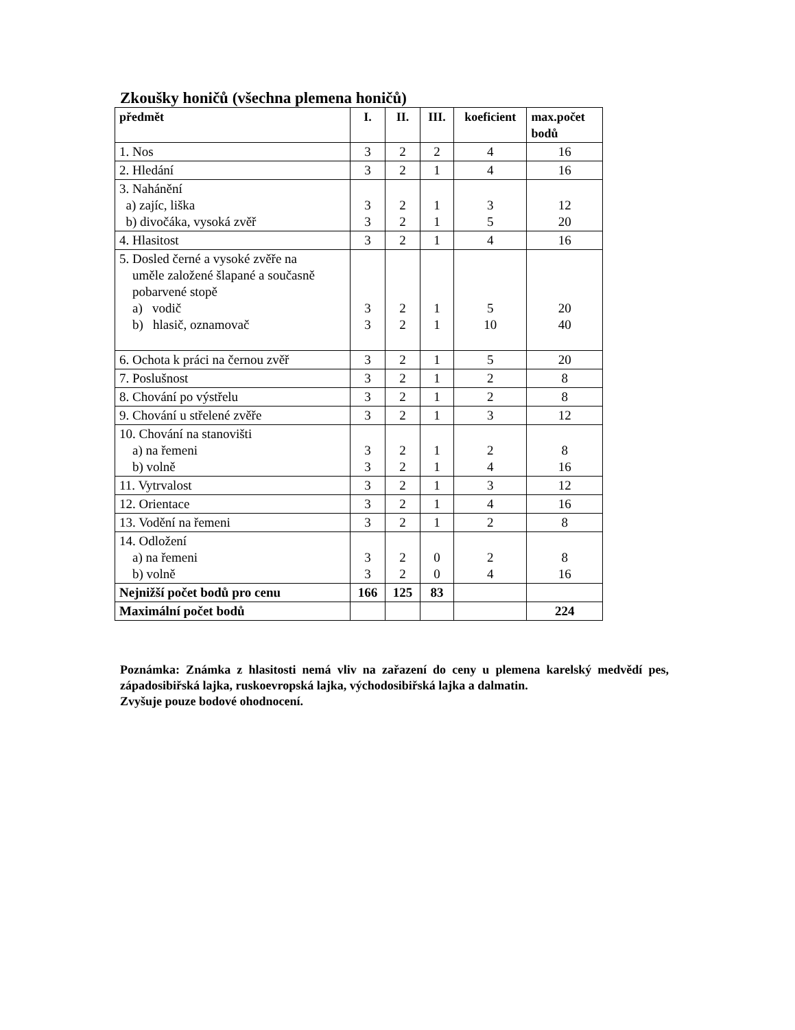Zkoušky honičů (všechna plemena honičů)
| předmět | I. | II. | III. | koeficient | max.počet bodů |
| --- | --- | --- | --- | --- | --- |
| 1. Nos | 3 | 2 | 2 | 4 | 16 |
| 2. Hledání | 3 | 2 | 1 | 4 | 16 |
| 3. Nahánění a) zajíc, liška b) divočáka, vysoká zvěř | 3 3 | 2 2 | 1 1 | 3 5 | 12 20 |
| 4. Hlasitost | 3 | 2 | 1 | 4 | 16 |
| 5. Dosled černé a vysoké zvěře na uměle založené šlapané a současně pobarvené stopě a) vodič b) hlasič, oznamovač | 3 3 | 2 2 | 1 1 | 5 10 | 20 40 |
| 6. Ochota k práci na černou zvěř | 3 | 2 | 1 | 5 | 20 |
| 7. Poslušnost | 3 | 2 | 1 | 2 | 8 |
| 8. Chování po výstřelu | 3 | 2 | 1 | 2 | 8 |
| 9. Chování u střelené zvěře | 3 | 2 | 1 | 3 | 12 |
| 10. Chování na stanovišti a) na řemeni b) volně | 3 3 | 2 2 | 1 1 | 2 4 | 8 16 |
| 11. Vytrvalost | 3 | 2 | 1 | 3 | 12 |
| 12. Orientace | 3 | 2 | 1 | 4 | 16 |
| 13. Vodění na řemeni | 3 | 2 | 1 | 2 | 8 |
| 14. Odložení a) na řemeni b) volně | 3 3 | 2 2 | 0 0 | 2 4 | 8 16 |
| Nejnižší počet bodů pro cenu | 166 | 125 | 83 | | |
| Maximální počet bodů | | | | | 224 |
Poznámka: Známka z hlasitosti nemá vliv na zařazení do ceny u plemena karelský medvědí pes, západosibiřská lajka, ruskoevropská lajka, východosibiřská lajka a dalmatin.
Zvyšuje pouze bodové ohodnocení.